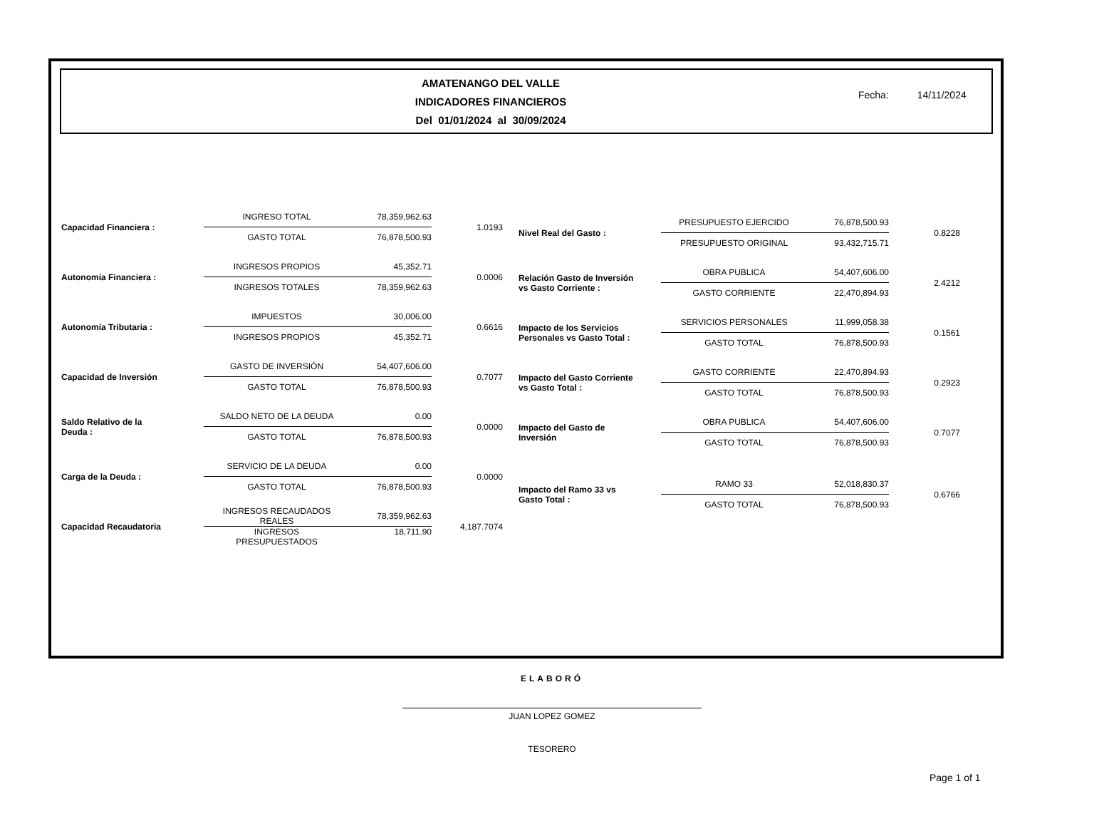AMATENANGO DEL VALLE
INDICADORES FINANCIEROS
Del 01/01/2024 al 30/09/2024
Fecha: 14/11/2024
| Capacidad Financiera : | INGRESO TOTAL | 78,359,962.63 | 1.0193 |
| | GASTO TOTAL | 76,878,500.93 | |
| Autonomía Financiera : | INGRESOS PROPIOS | 45,352.71 | 0.0006 |
| | INGRESOS TOTALES | 78,359,962.63 | |
| Autonomía Tributaria : | IMPUESTOS | 30,006.00 | 0.6616 |
| | INGRESOS PROPIOS | 45,352.71 | |
| Capacidad de Inversión | GASTO DE INVERSIÓN | 54,407,606.00 | 0.7077 |
| | GASTO TOTAL | 76,878,500.93 | |
| Saldo Relativo de la Deuda : | SALDO NETO DE LA DEUDA | 0.00 | 0.0000 |
| | GASTO TOTAL | 76,878,500.93 | |
| Carga de la Deuda : | SERVICIO DE LA DEUDA | 0.00 | 0.0000 |
| | GASTO TOTAL | 76,878,500.93 | |
| Capacidad Recaudatoria | INGRESOS RECAUDADOS REALES | 78,359,962.63 | 4,187.7074 |
| | INGRESOS PRESUPUESTADOS | 18,711.90 | |
| Nivel Real del Gasto : | PRESUPUESTO EJERCIDO | 76,878,500.93 | 0.8228 |
| | PRESUPUESTO ORIGINAL | 93,432,715.71 | |
| Relación Gasto de Inversión vs Gasto Corriente : | OBRA PUBLICA | 54,407,606.00 | 2.4212 |
| | GASTO CORRIENTE | 22,470,894.93 | |
| Impacto de los Servicios Personales vs Gasto Total : | SERVICIOS PERSONALES | 11,999,058.38 | 0.1561 |
| | GASTO TOTAL | 76,878,500.93 | |
| Impacto del Gasto Corriente vs Gasto Total : | GASTO CORRIENTE | 22,470,894.93 | 0.2923 |
| | GASTO TOTAL | 76,878,500.93 | |
| Impacto del Gasto de Inversión | OBRA PUBLICA | 54,407,606.00 | 0.7077 |
| | GASTO TOTAL | 76,878,500.93 | |
| Impacto del Ramo 33 vs Gasto Total : | RAMO 33 | 52,018,830.37 | 0.6766 |
| | GASTO TOTAL | 76,878,500.93 | |
ELABORÓ
JUAN LOPEZ GOMEZ
TESORERO
Page 1 of 1